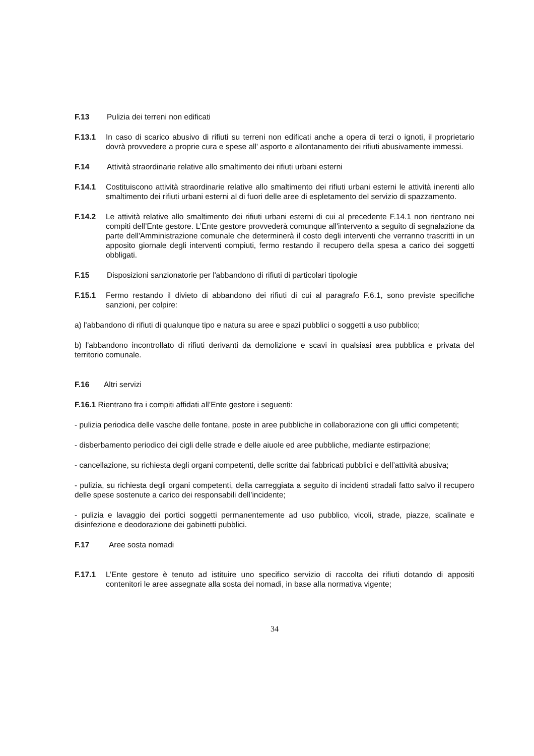F.13 Pulizia dei terreni non edificati
F.13.1 In caso di scarico abusivo di rifiuti su terreni non edificati anche a opera di terzi o ignoti, il proprietario dovrà provvedere a proprie cura e spese all' asporto e allontanamento dei rifiuti abusivamente immessi.
F.14 Attività straordinarie relative allo smaltimento dei rifiuti urbani esterni
F.14.1 Costituiscono attività straordinarie relative allo smaltimento dei rifiuti urbani esterni le attività inerenti allo smaltimento dei rifiuti urbani esterni al di fuori delle aree di espletamento del servizio di spazzamento.
F.14.2 Le attività relative allo smaltimento dei rifiuti urbani esterni di cui al precedente F.14.1 non rientrano nei compiti dell’Ente gestore. L’Ente gestore provvederà comunque all'intervento a seguito di segnalazione da parte dell'Amministrazione comunale che determinerà il costo degli interventi che verranno trascritti in un apposito giornale degli interventi compiuti, fermo restando il recupero della spesa a carico dei soggetti obbligati.
F.15 Disposizioni sanzionatorie per l'abbandono di rifiuti di particolari tipologie
F.15.1 Fermo restando il divieto di abbandono dei rifiuti di cui al paragrafo F.6.1, sono previste specifiche sanzioni, per colpire:
a) l'abbandono di rifiuti di qualunque tipo e natura su aree e spazi pubblici o soggetti a uso pubblico;
b) l'abbandono incontrollato di rifiuti derivanti da demolizione e scavi in qualsiasi area pubblica e privata del territorio comunale.
F.16 Altri servizi
F.16.1 Rientrano fra i compiti affidati all’Ente gestore i seguenti:
- pulizia periodica delle vasche delle fontane, poste in aree pubbliche in collaborazione con gli uffici competenti;
- disberbamento periodico dei cigli delle strade e delle aiuole ed aree pubbliche, mediante estirpazione;
- cancellazione, su richiesta degli organi competenti, delle scritte dai fabbricati pubblici e dell’attività abusiva;
- pulizia, su richiesta degli organi competenti, della carreggiata a seguito di incidenti stradali fatto salvo il recupero delle spese sostenute a carico dei responsabili dell’incidente;
- pulizia e lavaggio dei portici soggetti permanentemente ad uso pubblico, vicoli, strade, piazze, scalinate e disinfezione e deodorazione dei gabinetti pubblici.
F.17 Aree sosta nomadi
F.17.1 L’Ente gestore è tenuto ad istituire uno specifico servizio di raccolta dei rifiuti dotando di appositi contenitori le aree assegnate alla sosta dei nomadi, in base alla normativa vigente;
34